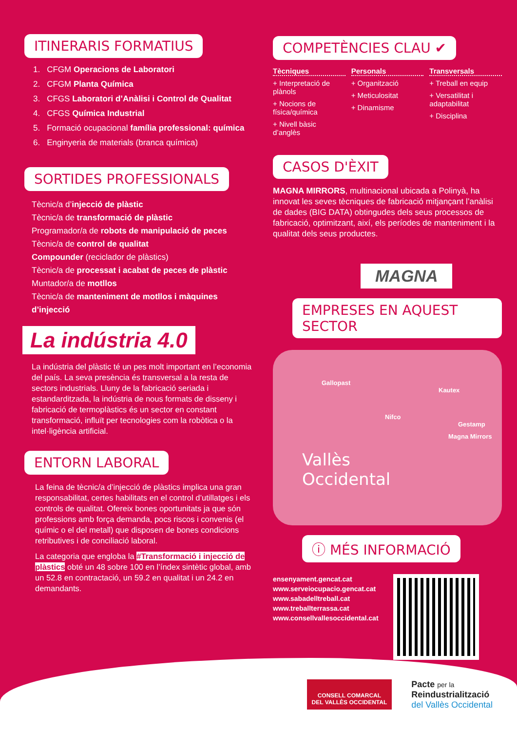ITINERARIS FORMATIUS
1. CFGM Operacions de Laboratori
2. CFGM Planta Química
3. CFGS Laboratori d’Anàlisi i Control de Qualitat
4. CFGS Química Industrial
5. Formació ocupacional família professional: química
6. Enginyeria de materials (branca química)
SORTIDES PROFESSIONALS
Tècnic/a d’injecció de plàstic
Tècnic/a de transformació de plàstic
Programador/a de robots de manipulació de peces
Tècnic/a de control de qualitat
Compounder (reciclador de plàstics)
Tècnic/a de processat i acabat de peces de plàstic
Muntador/a de motllos
Tècnic/a de manteniment de motllos i màquines d’injecció
La indústria 4.0
La indústria del plàstic té un pes molt important en l’economia del país. La seva presència és transversal a la resta de sectors industrials. Lluny de la fabricació seriada i estandarditzada, la indústria de nous formats de disseny i fabricació de termoplàstics és un sector en constant transformació, influït per tecnologies com la robòtica o la intel·ligència artificial.
ENTORN LABORAL
La feina de tècnic/a d’injecció de plàstics implica una gran responsabilitat, certes habilitats en el control d’utillatges i els controls de qualitat. Ofereix bones oportunitats ja que són professions amb força demanda, pocs riscos i convenis (el químic o el del metall) que disposen de bones condicions retributives i de conciliació laboral.
La categoria que engloba la #Transformació i injecció de plàstics obté un 48 sobre 100 en l’índex sintètic global, amb un 52.8 en contractació, un 59.2 en qualitat i un 24.2 en demandants.
COMPETÈNCIES CLAU ✔
Tècniques
+ Interpretació de plànols
+ Nocions de física/química
+ Nivell bàsic d’anglès
Personals
+ Organització
+ Meticulositat
+ Dinamisme
Transversals
+ Treball en equip
+ Versatilitat i adaptabilitat
+ Disciplina
CASOS D'ÈXIT
MAGNA MIRRORS, multinacional ubicada a Polinyà, ha innovat les seves tècniques de fabricació mitjançant l’anàlisi de dades (BIG DATA) obtingudes dels seus processos de fabricació, optimitzant, així, els períodes de manteniment i la qualitat dels seus productes.
MAGNA
EMPRESES EN AQUEST SECTOR
Gallopast
Kautex
Nifco Gestamp
Magna Mirrors
Vallès
Occidental
ⓘ MÉS INFORMACIÓ
ensenyament.gencat.cat
www.serveiocupacio.gencat.cat
www.sabadelltreball.cat
www.treballterrassa.cat
www.consellvallesoccidental.cat
CONSELL COMARCAL
DEL VALLÈS OCCIDENTAL
Pacte per la
Reindustrialització
del Vallès Occidental